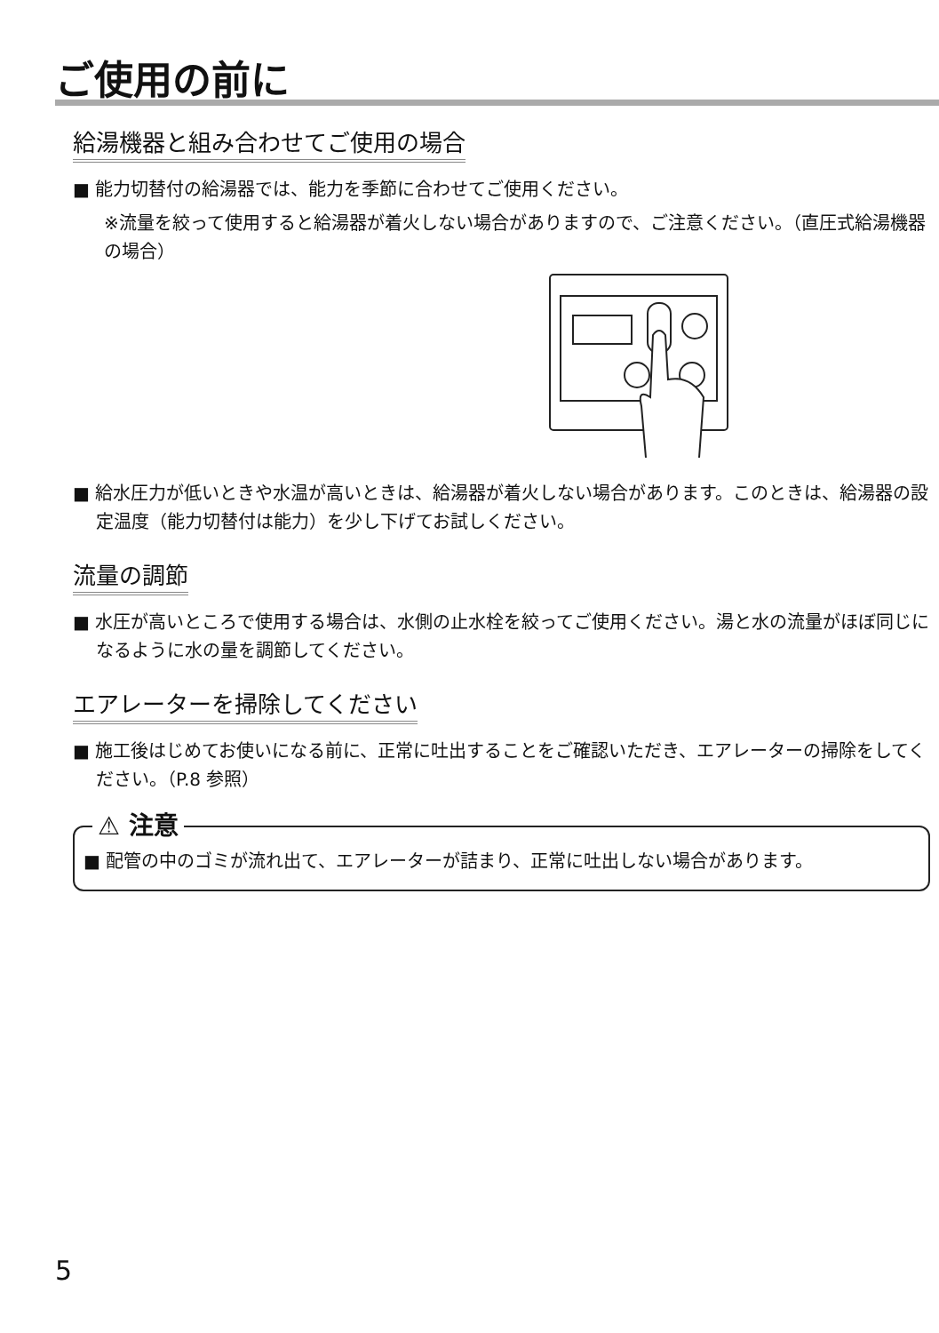ご使用の前に
給湯機器と組み合わせてご使用の場合
■ 能力切替付の給湯器では、能力を季節に合わせてご使用ください。
※流量を絞って使用すると給湯器が着火しない場合がありますので、ご注意ください。（直圧式給湯機器の場合）
■ 給水圧力が低いときや水温が高いときは、給湯器が着火しない場合があります。このときは、給湯器の設定温度（能力切替付は能力）を少し下げてお試しください。
流量の調節
■ 水圧が高いところで使用する場合は、水側の止水栓を絞ってご使用ください。湯と水の流量がほぼ同じになるように水の量を調節してください。
エアレーターを掃除してください
■ 施工後はじめてお使いになる前に、正常に吐出することをご確認いただき、エアレーターの掃除をしてください。（P.8 参照）
⚠ 注意
■ 配管の中のゴミが流れ出て、エアレーターが詰まり、正常に吐出しない場合があります。
5